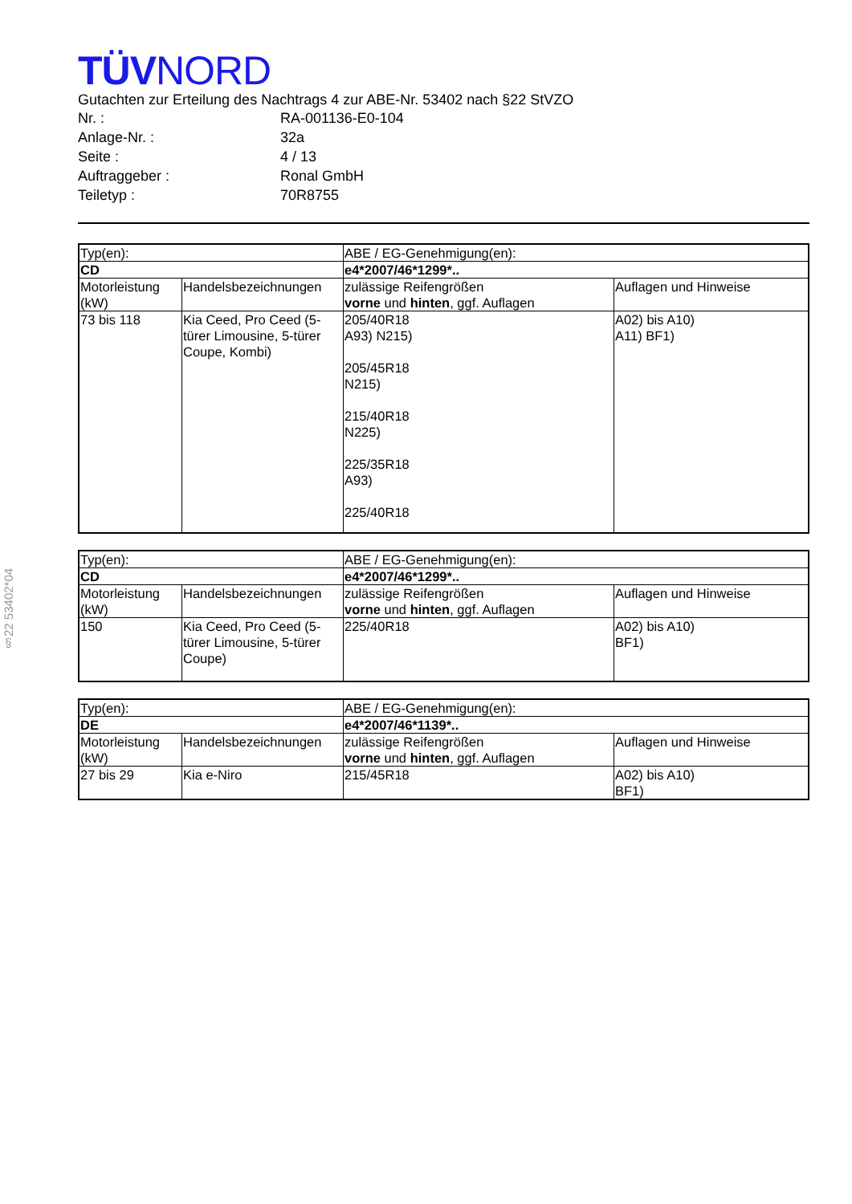§22 53402*04
TÜVNORD
Gutachten zur Erteilung des Nachtrags 4 zur ABE-Nr. 53402 nach §22 StVZO
| Nr. : | RA-001136-E0-104 |
| Anlage-Nr. : | 32a |
| Seite : | 4 / 13 |
| Auftraggeber : | Ronal GmbH |
| Teiletyp : | 70R8755 |
| Typ(en): | | ABE / EG-Genehmigung(en): | |
| CD | | e4*2007/46*1299*.. | |
| Motorleistung (kW) | Handelsbezeichnungen | zulässige Reifengrößen vorne und hinten , ggf. Auflagen | Auflagen und Hinweise |
| 73 bis 118 | Kia Ceed, Pro Ceed (5-türer Limousine, 5-türer Coupe, Kombi) | 205/40R18 A93) N215) 205/45R18 N215) 215/40R18 N225) 225/35R18 A93) 225/40R18 | A02) bis A10) A11) BF1) |
| Typ(en): | | ABE / EG-Genehmigung(en): | |
| CD | | e4*2007/46*1299*.. | |
| Motorleistung (kW) | Handelsbezeichnungen | zulässige Reifengrößen vorne und hinten , ggf. Auflagen | Auflagen und Hinweise |
| 150 | Kia Ceed, Pro Ceed (5-türer Limousine, 5-türer Coupe) | 225/40R18 | A02) bis A10) BF1) |
| Typ(en): | | ABE / EG-Genehmigung(en): | |
| DE | | e4*2007/46*1139*.. | |
| Motorleistung (kW) | Handelsbezeichnungen | zulässige Reifengrößen vorne und hinten , ggf. Auflagen | Auflagen und Hinweise |
| 27 bis 29 | Kia e-Niro | 215/45R18 | A02) bis A10) BF1) |